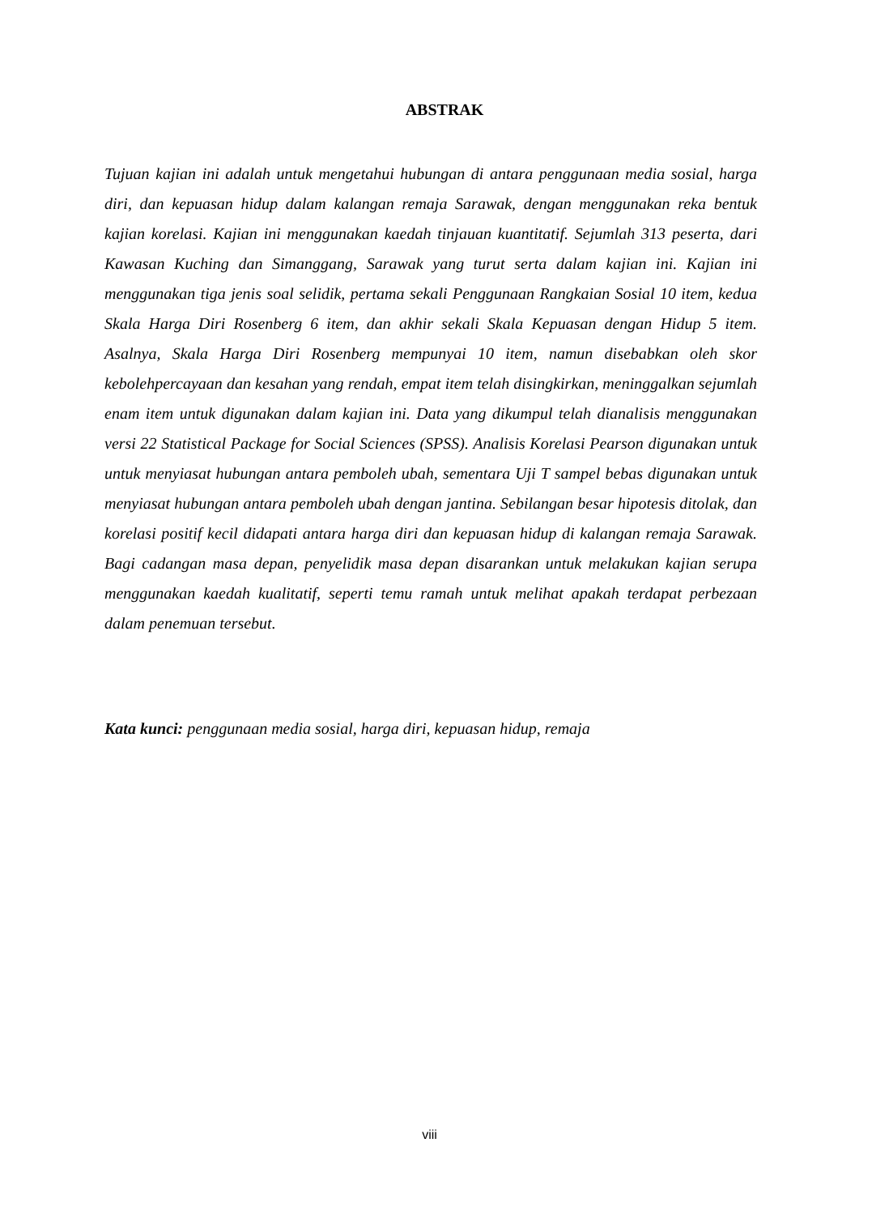ABSTRAK
Tujuan kajian ini adalah untuk mengetahui hubungan di antara penggunaan media sosial, harga diri, dan kepuasan hidup dalam kalangan remaja Sarawak, dengan menggunakan reka bentuk kajian korelasi. Kajian ini menggunakan kaedah tinjauan kuantitatif. Sejumlah 313 peserta, dari Kawasan Kuching dan Simanggang, Sarawak yang turut serta dalam kajian ini. Kajian ini menggunakan tiga jenis soal selidik, pertama sekali Penggunaan Rangkaian Sosial 10 item, kedua Skala Harga Diri Rosenberg 6 item, dan akhir sekali Skala Kepuasan dengan Hidup 5 item. Asalnya, Skala Harga Diri Rosenberg mempunyai 10 item, namun disebabkan oleh skor kebolehpercayaan dan kesahan yang rendah, empat item telah disingkirkan, meninggalkan sejumlah enam item untuk digunakan dalam kajian ini. Data yang dikumpul telah dianalisis menggunakan versi 22 Statistical Package for Social Sciences (SPSS). Analisis Korelasi Pearson digunakan untuk untuk menyiasat hubungan antara pemboleh ubah, sementara Uji T sampel bebas digunakan untuk menyiasat hubungan antara pemboleh ubah dengan jantina. Sebilangan besar hipotesis ditolak, dan korelasi positif kecil didapati antara harga diri dan kepuasan hidup di kalangan remaja Sarawak. Bagi cadangan masa depan, penyelidik masa depan disarankan untuk melakukan kajian serupa menggunakan kaedah kualitatif, seperti temu ramah untuk melihat apakah terdapat perbezaan dalam penemuan tersebut.
Kata kunci: penggunaan media sosial, harga diri, kepuasan hidup, remaja
viii